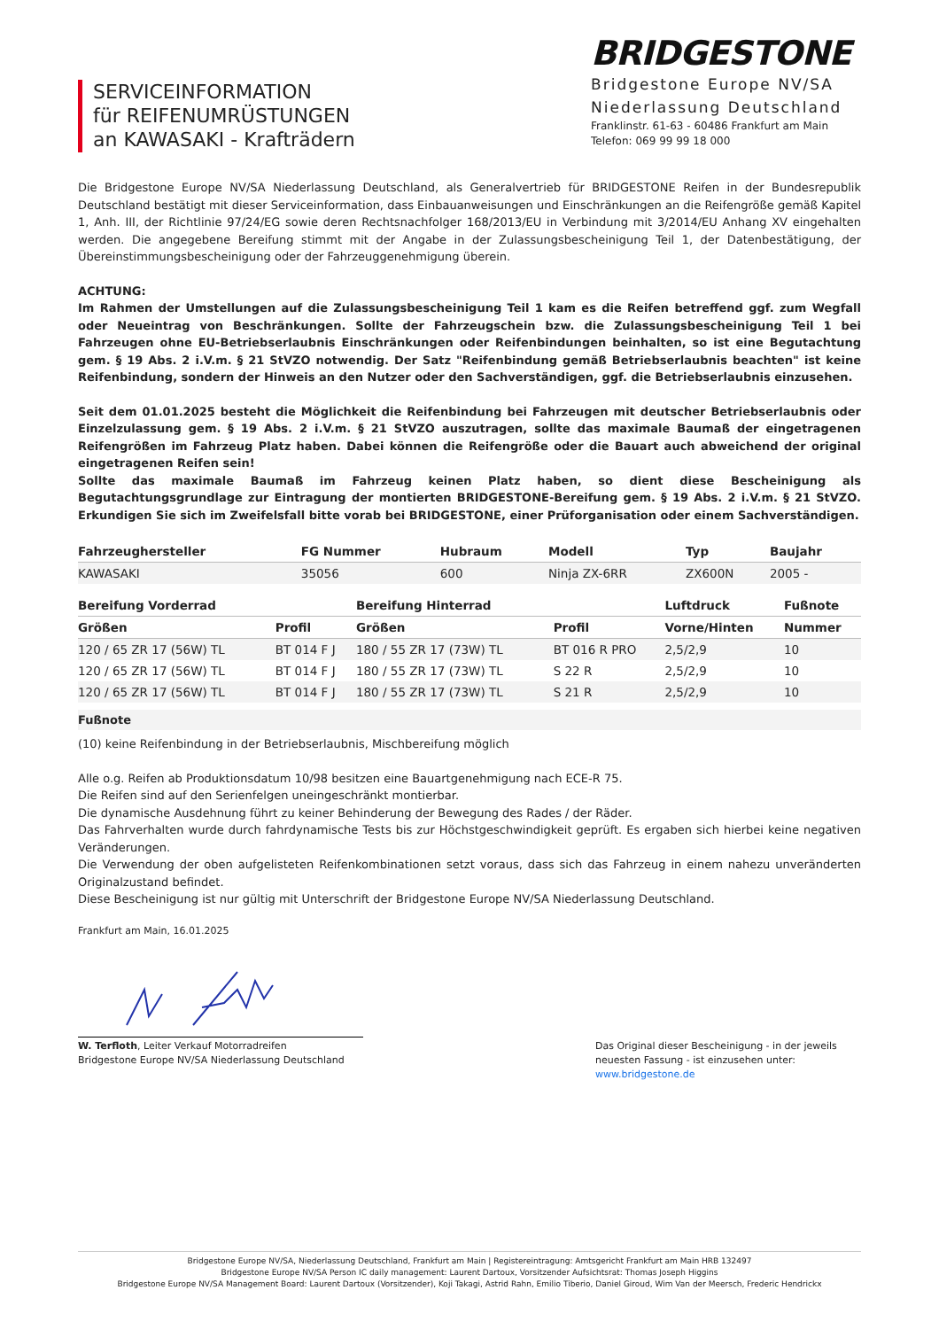SERVICEINFORMATION
für REIFENUMRÜSTUNGEN
an KAWASAKI - Krafträdern
BRIDGESTONE
Bridgestone Europe NV/SA
Niederlassung Deutschland
Franklinstr. 61-63 - 60486 Frankfurt am Main
Telefon: 069 99 99 18 000
Die Bridgestone Europe NV/SA Niederlassung Deutschland, als Generalvertrieb für BRIDGESTONE Reifen in der Bundesrepublik Deutschland bestätigt mit dieser Serviceinformation, dass Einbauanweisungen und Einschränkungen an die Reifengröße gemäß Kapitel 1, Anh. III, der Richtlinie 97/24/EG sowie deren Rechtsnachfolger 168/2013/EU in Verbindung mit 3/2014/EU Anhang XV eingehalten werden. Die angegebene Bereifung stimmt mit der Angabe in der Zulassungsbescheinigung Teil 1, der Datenbestätigung, der Übereinstimmungsbescheinigung oder der Fahrzeuggenehmigung überein.
ACHTUNG:
Im Rahmen der Umstellungen auf die Zulassungsbescheinigung Teil 1 kam es die Reifen betreffend ggf. zum Wegfall oder Neueintrag von Beschränkungen. Sollte der Fahrzeugschein bzw. die Zulassungsbescheinigung Teil 1 bei Fahrzeugen ohne EU-Betriebserlaubnis Einschränkungen oder Reifenbindungen beinhalten, so ist eine Begutachtung gem. § 19 Abs. 2 i.V.m. § 21 StVZO notwendig. Der Satz "Reifenbindung gemäß Betriebserlaubnis beachten" ist keine Reifenbindung, sondern der Hinweis an den Nutzer oder den Sachverständigen, ggf. die Betriebserlaubnis einzusehen.
Seit dem 01.01.2025 besteht die Möglichkeit die Reifenbindung bei Fahrzeugen mit deutscher Betriebserlaubnis oder Einzelzulassung gem. § 19 Abs. 2 i.V.m. § 21 StVZO auszutragen, sollte das maximale Baumaß der eingetragenen Reifengrößen im Fahrzeug Platz haben. Dabei können die Reifengröße oder die Bauart auch abweichend der original eingetragenen Reifen sein!
Sollte das maximale Baumaß im Fahrzeug keinen Platz haben, so dient diese Bescheinigung als Begutachtungsgrundlage zur Eintragung der montierten BRIDGESTONE-Bereifung gem. § 19 Abs. 2 i.V.m. § 21 StVZO. Erkundigen Sie sich im Zweifelsfall bitte vorab bei BRIDGESTONE, einer Prüforganisation oder einem Sachverständigen.
| Fahrzeughersteller | FG Nummer | Hubraum | Modell | Typ | Baujahr |
| --- | --- | --- | --- | --- | --- |
| KAWASAKI | 35056 | 600 | Ninja ZX-6RR | ZX600N | 2005 - |
| Bereifung Vorderrad | | Bereifung Hinterrad | | Luftdruck | Fußnote |
| --- | --- | --- | --- | --- | --- |
| Größen | Profil | Größen | Profil | Vorne/Hinten | Nummer |
| 120 / 65 ZR 17 (56W) TL | BT 014 F J | 180 / 55 ZR 17 (73W) TL | BT 016 R PRO | 2,5/2,9 | 10 |
| 120 / 65 ZR 17 (56W) TL | BT 014 F J | 180 / 55 ZR 17 (73W) TL | S 22 R | 2,5/2,9 | 10 |
| 120 / 65 ZR 17 (56W) TL | BT 014 F J | 180 / 55 ZR 17 (73W) TL | S 21 R | 2,5/2,9 | 10 |
Fußnote
(10) keine Reifenbindung in der Betriebserlaubnis, Mischbereifung möglich
Alle o.g. Reifen ab Produktionsdatum 10/98 besitzen eine Bauartgenehmigung nach ECE-R 75.
Die Reifen sind auf den Serienfelgen uneingeschränkt montierbar.
Die dynamische Ausdehnung führt zu keiner Behinderung der Bewegung des Rades / der Räder.
Das Fahrverhalten wurde durch fahrdynamische Tests bis zur Höchstgeschwindigkeit geprüft. Es ergaben sich hierbei keine negativen Veränderungen.
Die Verwendung der oben aufgelisteten Reifenkombinationen setzt voraus, dass sich das Fahrzeug in einem nahezu unveränderten Originalzustand befindet.
Diese Bescheinigung ist nur gültig mit Unterschrift der Bridgestone Europe NV/SA Niederlassung Deutschland.
Frankfurt am Main, 16.01.2025
W. Terfloth, Leiter Verkauf Motorradreifen
Bridgestone Europe NV/SA Niederlassung Deutschland
Das Original dieser Bescheinigung - in der jeweils neuesten Fassung - ist einzusehen unter:
www.bridgestone.de
Bridgestone Europe NV/SA, Niederlassung Deutschland, Frankfurt am Main | Registereintragung: Amtsgericht Frankfurt am Main HRB 132497
Bridgestone Europe NV/SA Person IC daily management: Laurent Dartoux, Vorsitzender Aufsichtsrat: Thomas Joseph Higgins
Bridgestone Europe NV/SA Management Board: Laurent Dartoux (Vorsitzender), Koji Takagi, Astrid Rahn, Emilio Tiberio, Daniel Giroud, Wim Van der Meersch, Frederic Hendrickx